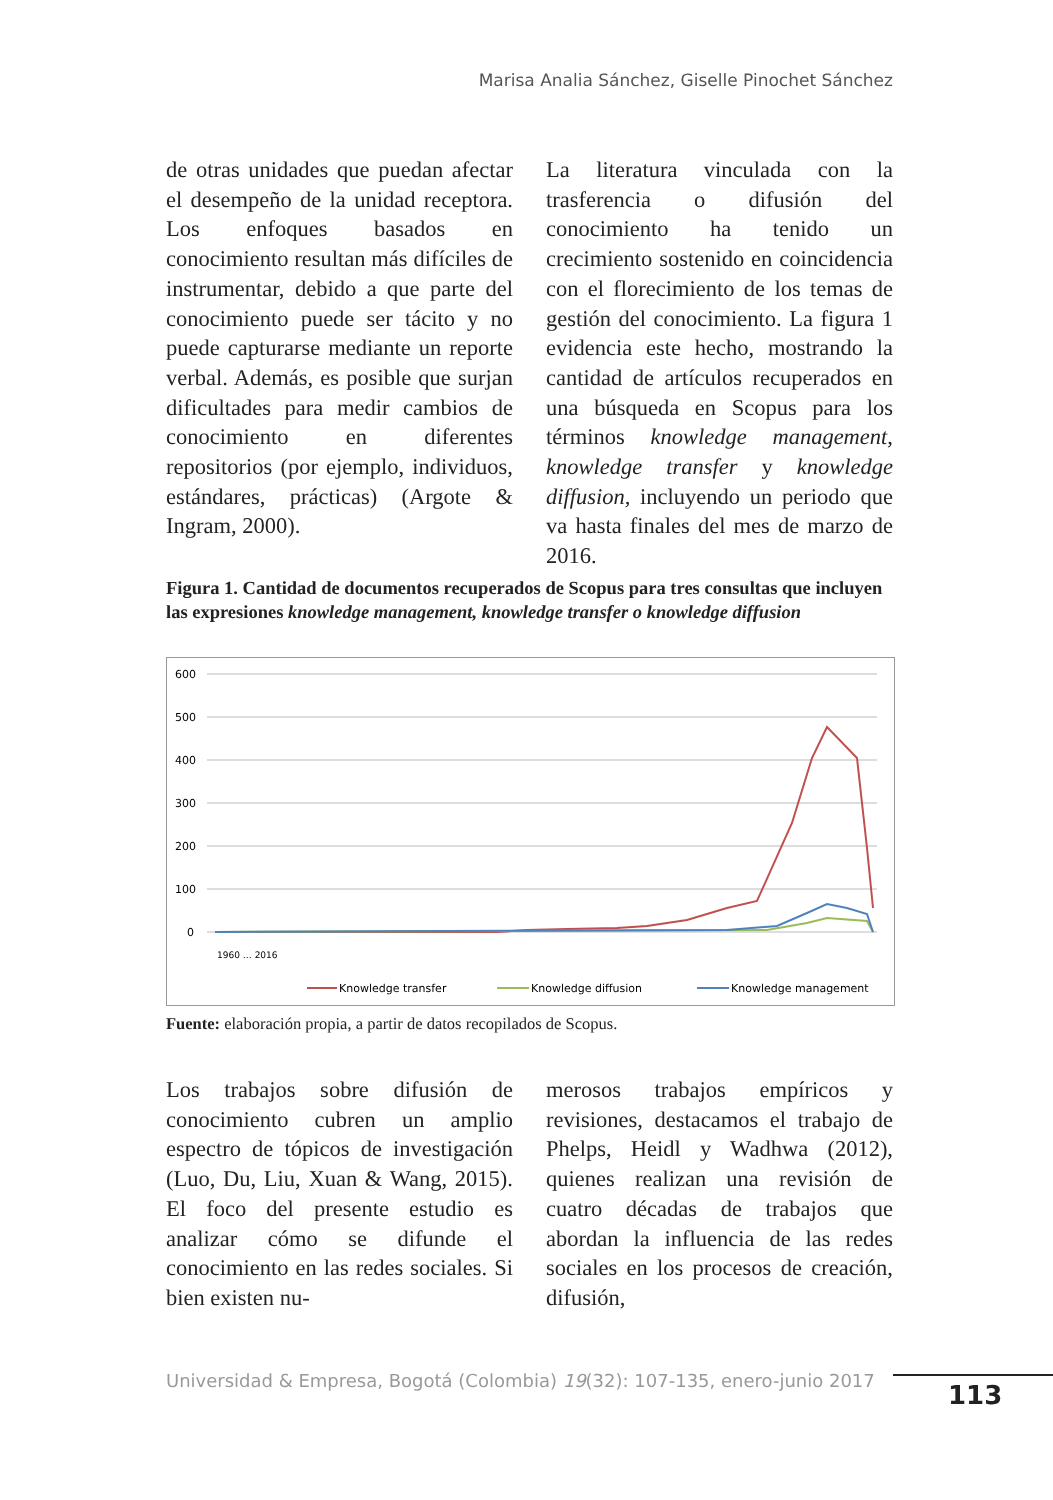Marisa Analia Sánchez, Giselle Pinochet Sánchez
de otras unidades que puedan afectar el desempeño de la unidad receptora. Los enfoques basados en conocimiento resultan más difíciles de instrumentar, debido a que parte del conocimiento puede ser tácito y no puede capturarse mediante un reporte verbal. Además, es posible que surjan dificultades para medir cambios de conocimiento en diferentes repositorios (por ejemplo, individuos, estándares, prácticas) (Argote & Ingram, 2000).
La literatura vinculada con la trasferencia o difusión del conocimiento ha tenido un crecimiento sostenido en coincidencia con el florecimiento de los temas de gestión del conocimiento. La figura 1 evidencia este hecho, mostrando la cantidad de artículos recuperados en una búsqueda en Scopus para los términos knowledge management, knowledge transfer y knowledge diffusion, incluyendo un periodo que va hasta finales del mes de marzo de 2016.
Figura 1. Cantidad de documentos recuperados de Scopus para tres consultas que incluyen las expresiones knowledge management, knowledge transfer o knowledge diffusion
600
500
400
300
200
100
0
1960 … 2016
Knowledge transfer
Knowledge diffusion
Knowledge management
Fuente: elaboración propia, a partir de datos recopilados de Scopus.
Los trabajos sobre difusión de conocimiento cubren un amplio espectro de tópicos de investigación (Luo, Du, Liu, Xuan & Wang, 2015). El foco del presente estudio es analizar cómo se difunde el conocimiento en las redes sociales. Si bien existen nu-
merosos trabajos empíricos y revisiones, destacamos el trabajo de Phelps, Heidl y Wadhwa (2012), quienes realizan una revisión de cuatro décadas de trabajos que abordan la influencia de las redes sociales en los procesos de creación, difusión,
Universidad & Empresa, Bogotá (Colombia) 19(32): 107-135, enero-junio 2017
113